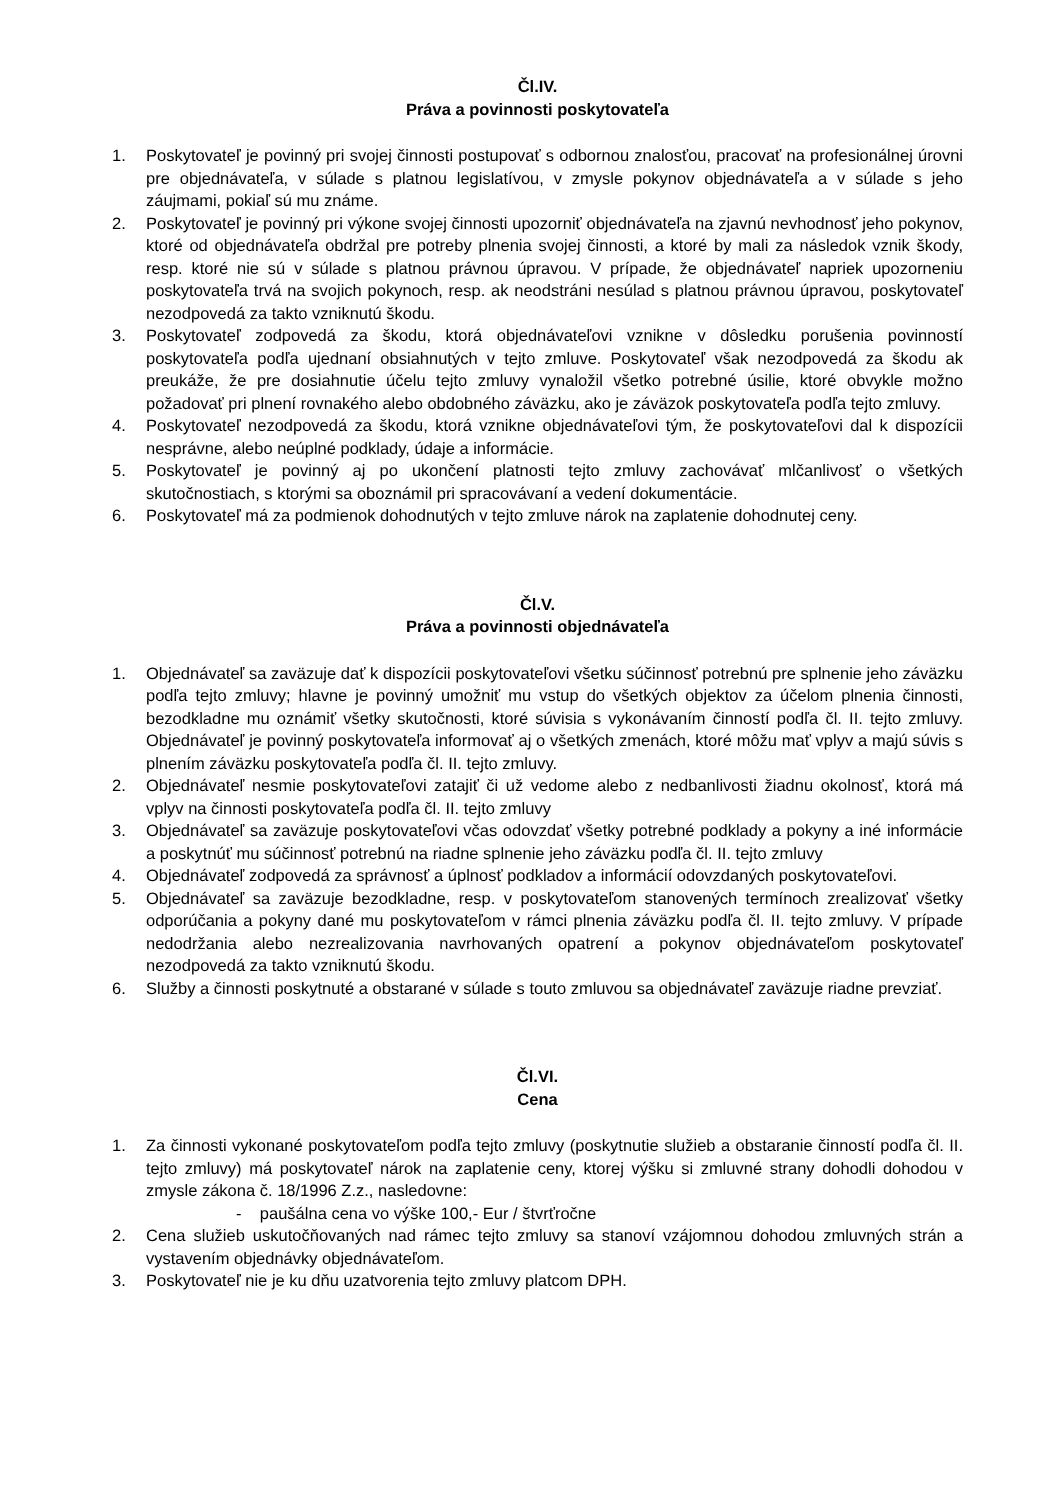Čl.IV.
Práva a povinnosti poskytovateľa
1. Poskytovateľ je povinný pri svojej činnosti postupovať s odbornou znalosťou, pracovať na profesionálnej úrovni pre objednávateľa, v súlade s platnou legislatívou, v zmysle pokynov objednávateľa a v súlade s jeho záujmami, pokiaľ sú mu známe.
2. Poskytovateľ je povinný pri výkone svojej činnosti upozorniť objednávateľa na zjavnú nevhodnosť jeho pokynov, ktoré od objednávateľa obdržal pre potreby plnenia svojej činnosti, a ktoré by mali za následok vznik škody, resp. ktoré nie sú v súlade s platnou právnou úpravou. V prípade, že objednávateľ napriek upozorneniu poskytovateľa trvá na svojich pokynoch, resp. ak neodstráni nesúlad s platnou právnou úpravou, poskytovateľ nezodpovedá za takto vzniknutú škodu.
3. Poskytovateľ zodpovedá za škodu, ktorá objednávateľovi vznikne v dôsledku porušenia povinností poskytovateľa podľa ujednaní obsiahnutých v tejto zmluve. Poskytovateľ však nezodpovedá za škodu ak preukáže, že pre dosiahnutie účelu tejto zmluvy vynaložil všetko potrebné úsilie, ktoré obvykle možno požadovať pri plnení rovnakého alebo obdobného záväzku, ako je záväzok poskytovateľa podľa tejto zmluvy.
4. Poskytovateľ nezodpovedá za škodu, ktorá vznikne objednávateľovi tým, že poskytovateľovi dal k dispozícii nesprávne, alebo neúplné podklady, údaje a informácie.
5. Poskytovateľ je povinný aj po ukončení platnosti tejto zmluvy zachovávať mlčanlivosť o všetkých skutočnostiach, s ktorými sa oboznámil pri spracovávaní a vedení dokumentácie.
6. Poskytovateľ má za podmienok dohodnutých v tejto zmluve nárok na zaplatenie dohodnutej ceny.
Čl.V.
Práva a povinnosti objednávateľa
1. Objednávateľ sa zaväzuje dať k dispozícii poskytovateľovi všetku súčinnosť potrebnú pre splnenie jeho záväzku podľa tejto zmluvy; hlavne je povinný umožniť mu vstup do všetkých objektov za účelom plnenia činnosti, bezodkladne mu oznámiť všetky skutočnosti, ktoré súvisia s vykonávaním činností podľa čl. II. tejto zmluvy. Objednávateľ je povinný poskytovateľa informovať aj o všetkých zmenách, ktoré môžu mať vplyv a majú súvis s plnením záväzku poskytovateľa podľa čl. II. tejto zmluvy.
2. Objednávateľ nesmie poskytovateľovi zatajiť či už vedome alebo z nedbanlivosti žiadnu okolnosť, ktorá má vplyv na činnosti poskytovateľa podľa čl. II. tejto zmluvy
3. Objednávateľ sa zaväzuje poskytovateľovi včas odovzdať všetky potrebné podklady a pokyny a iné informácie a poskytnúť mu súčinnosť potrebnú na riadne splnenie jeho záväzku podľa čl. II. tejto zmluvy
4. Objednávateľ zodpovedá za správnosť a úplnosť podkladov a informácií odovzdaných poskytovateľovi.
5. Objednávateľ sa zaväzuje bezodkladne, resp. v poskytovateľom stanovených termínoch zrealizovať všetky odporúčania a pokyny dané mu poskytovateľom v rámci plnenia záväzku podľa čl. II. tejto zmluvy. V prípade nedodržania alebo nezrealizovania navrhovaných opatrení a pokynov objednávateľom poskytovateľ nezodpovedá za takto vzniknutú škodu.
6. Služby a činnosti poskytnuté a obstarané v súlade s touto zmluvou sa objednávateľ zaväzuje riadne prevziať.
Čl.VI.
Cena
1. Za činnosti vykonané poskytovateľom podľa tejto zmluvy (poskytnutie služieb a obstaranie činností podľa čl. II. tejto zmluvy) má poskytovateľ nárok na zaplatenie ceny, ktorej výšku si zmluvné strany dohodli dohodou v zmysle zákona č. 18/1996 Z.z., nasledovne:
- paušálna cena vo výške 100,- Eur / štvrťročne
2. Cena služieb uskutočňovaných nad rámec tejto zmluvy sa stanoví vzájomnou dohodou zmluvných strán a vystavením objednávky objednávateľom.
3. Poskytovateľ nie je ku dňu uzatvorenia tejto zmluvy platcom DPH.